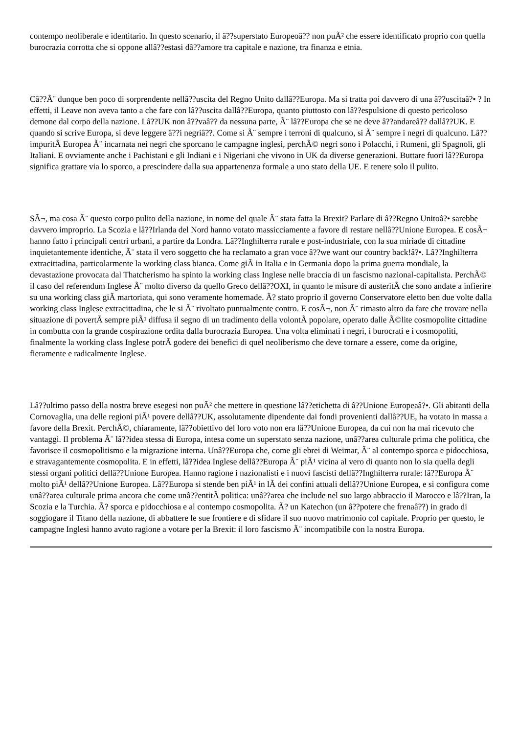contempo neoliberale e identitario. In questo scenario, il â??superstato Europeoâ?? non puÃ² che essere identificato proprio con quella burocrazia corrotta che si oppone allâ??estasi dâ??amore tra capitale e nazione, tra finanza e etnia.
Câ??Ã¨ dunque ben poco di sorprendente nellâ??uscita del Regno Unito dallâ??Europa. Ma si tratta poi davvero di una â??uscitaâ?• ? In effetti, il Leave non aveva tanto a che fare con lâ??uscita dallâ??Europa, quanto piuttosto con lâ??espulsione di questo pericoloso demone dal corpo della nazione. Lâ??UK non â??vaâ?? da nessuna parte, Ã¨ lâ??Europa che se ne deve â??andareâ?? dallâ??UK. E quando si scrive Europa, si deve leggere â??i negriâ??. Come si Ã¨ sempre i terroni di qualcuno, si Ã¨ sempre i negri di qualcuno. Lâ??impuritÃ Europea Ã¨ incarnata nei negri che sporcano le campagne inglesi, perchÃ© negri sono i Polacchi, i Rumeni, gli Spagnoli, gli Italiani. E ovviamente anche i Pachistani e gli Indiani e i Nigeriani che vivono in UK da diverse generazioni. Buttare fuori lâ??Europa significa grattare via lo sporco, a prescindere dalla sua appartenenza formale a uno stato della UE. E tenere solo il pulito.
SÃ¬, ma cosa Ã¨ questo corpo pulito della nazione, in nome del quale Ã¨ stata fatta la Brexit? Parlare di â??Regno Unitoâ?• sarebbe davvero improprio. La Scozia e lâ??Irlanda del Nord hanno votato massicciamente a favore di restare nellâ??Unione Europea. E cosÃ¬ hanno fatto i principali centri urbani, a partire da Londra. Lâ??Inghilterra rurale e post-industriale, con la sua miriade di cittadine inquietantemente identiche, Ã¨ stata il vero soggetto che ha reclamato a gran voce â??we want our country back!â?•. Lâ??Inghilterra extracittadina, particolarmente la working class bianca. Come giÃ in Italia e in Germania dopo la prima guerra mondiale, la devastazione provocata dal Thatcherismo ha spinto la working class Inglese nelle braccia di un fascismo nazional-capitalista. PerchÃ© il caso del referendum Inglese Ã¨ molto diverso da quello Greco dellâ??OXI, in quanto le misure di austeritÃ che sono andate a infierire su una working class giÃ martoriata, qui sono veramente homemade. Ã? stato proprio il governo Conservatore eletto ben due volte dalla working class Inglese extracittadina, che le si Ã¨ rivoltato puntualmente contro. E cosÃ¬, non Ã¨ rimasto altro da fare che trovare nella situazione di povertÃ sempre piÃ¹ diffusa il segno di un tradimento della volontÃ popolare, operato dalle Ã©lite cosmopolite cittadine in combutta con la grande cospirazione ordita dalla burocrazia Europea. Una volta eliminati i negri, i burocrati e i cosmopoliti, finalmente la working class Inglese potrÃ godere dei benefici di quel neoliberismo che deve tornare a essere, come da origine, fieramente e radicalmente Inglese.
Lâ??ultimo passo della nostra breve esegesi non puÃ² che mettere in questione lâ??etichetta di â??Unione Europeaâ?•. Gli abitanti della Cornovaglia, una delle regioni piÃ¹ povere dellâ??UK, assolutamente dipendente dai fondi provenienti dallâ??UE, ha votato in massa a favore della Brexit. PerchÃ©, chiaramente, lâ??obiettivo del loro voto non era lâ??Unione Europea, da cui non ha mai ricevuto che vantaggi. Il problema Ã¨ lâ??idea stessa di Europa, intesa come un superstato senza nazione, unâ??area culturale prima che politica, che favorisce il cosmopolitismo e la migrazione interna. Unâ??Europa che, come gli ebrei di Weimar, Ã¨ al contempo sporca e pidocchiosa, e stravagantemente cosmopolita. E in effetti, lâ??idea Inglese dellâ??Europa Ã¨ piÃ¹ vicina al vero di quanto non lo sia quella degli stessi organi politici dellâ??Unione Europea. Hanno ragione i nazionalisti e i nuovi fascisti dellâ??Inghilterra rurale: lâ??Europa Ã¨ molto piÃ¹ dellâ??Unione Europea. Lâ??Europa si stende ben piÃ¹ in lÃ dei confini attuali dellâ??Unione Europea, e si configura come unâ??area culturale prima ancora che come unâ??entitÃ politica: unâ??area che include nel suo largo abbraccio il Marocco e lâ??Iran, la Scozia e la Turchia. Ã? sporca e pidocchiosa e al contempo cosmopolita. Ã? un Katechon (un â??potere che frenaâ??) in grado di soggiogare il Titano della nazione, di abbattere le sue frontiere e di sfidare il suo nuovo matrimonio col capitale. Proprio per questo, le campagne Inglesi hanno avuto ragione a votare per la Brexit: il loro fascismo Ã¨ incompatibile con la nostra Europa.